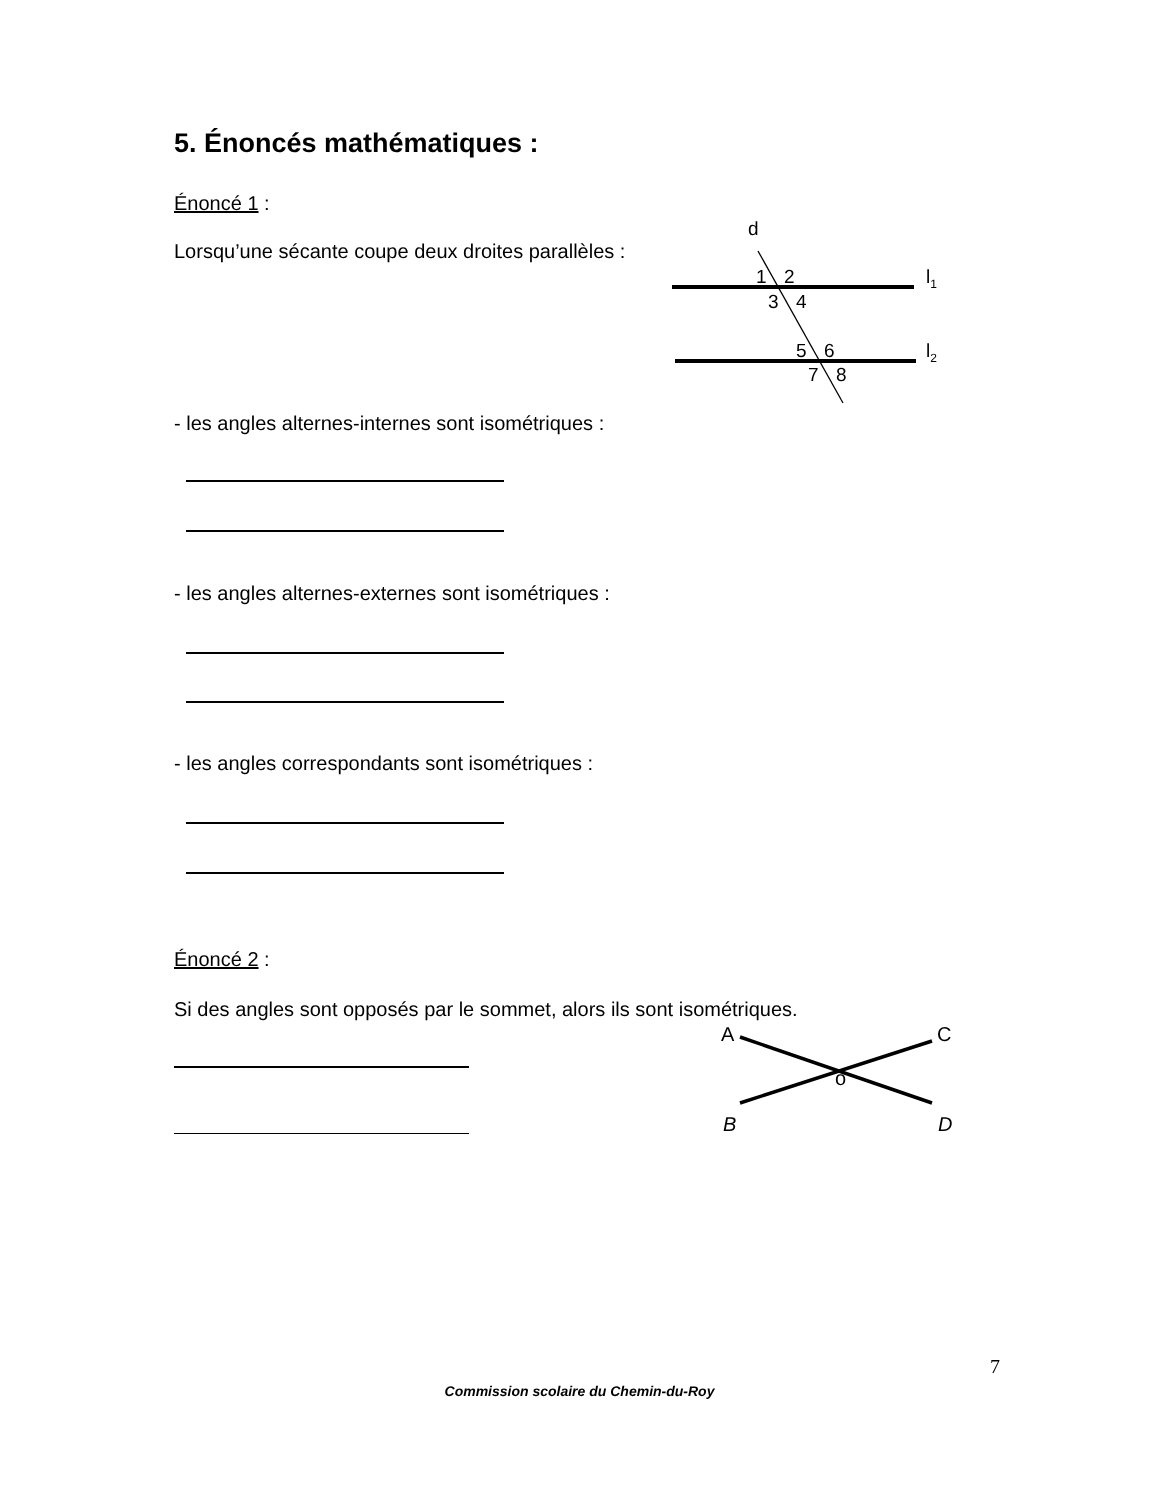5. Énoncés mathématiques :
Énoncé 1 :
Lorsqu’une sécante coupe deux droites parallèles :
d
1
2
3
4
5
6
7
8
l1
l2
- les angles alternes-internes sont isométriques :
- les angles alternes-externes sont isométriques :
- les angles correspondants sont isométriques :
Énoncé 2 :
Si des angles sont opposés par le sommet, alors ils sont isométriques.
A
C
o
B
D
7
Commission scolaire du Chemin-du-Roy